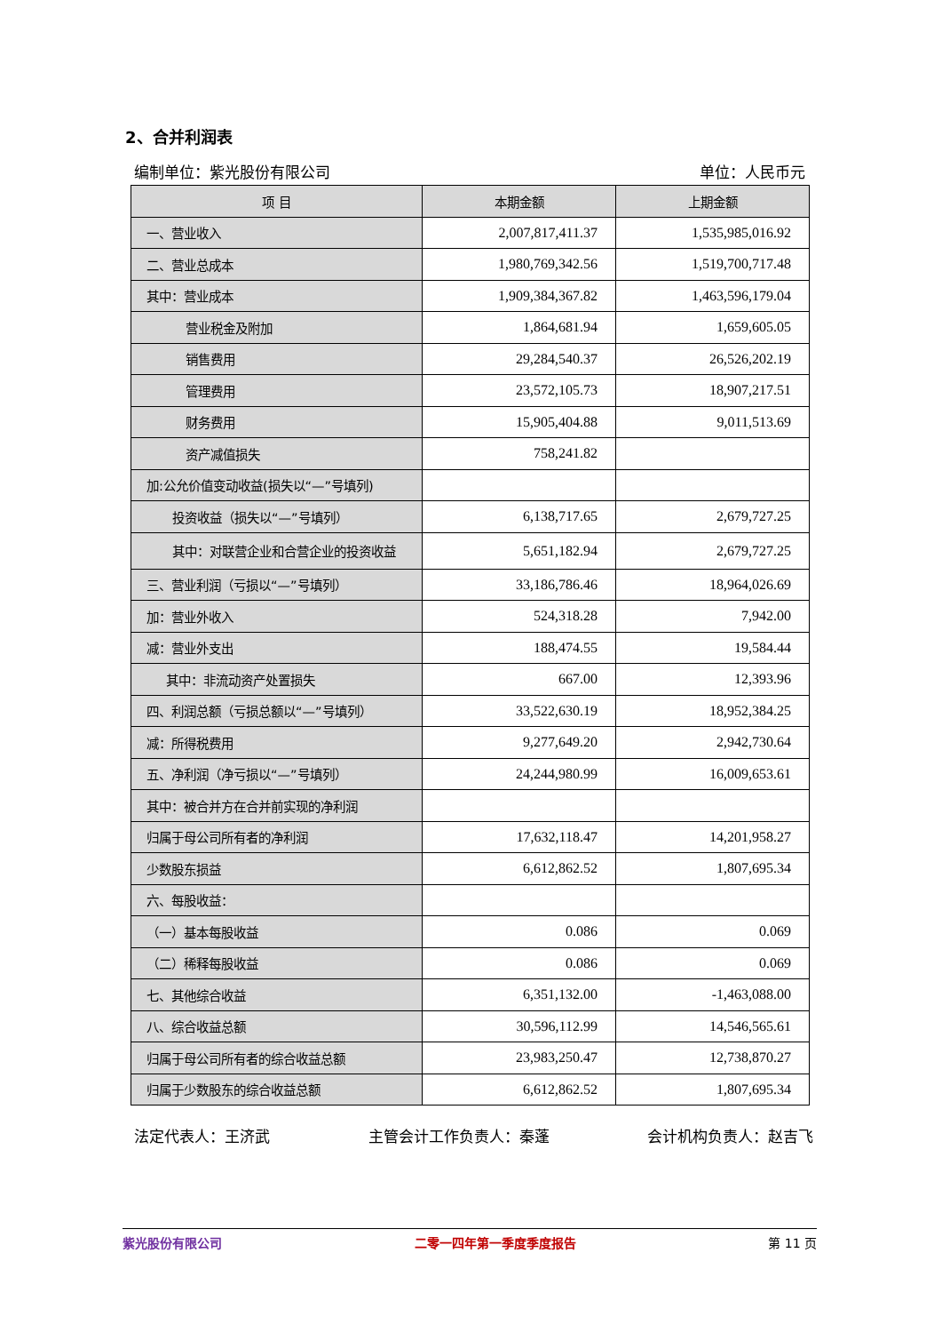2、合并利润表
编制单位：紫光股份有限公司 单位：人民币元
| 项 目 | 本期金额 | 上期金额 |
| --- | --- | --- |
| 一、营业收入 | 2,007,817,411.37 | 1,535,985,016.92 |
| 二、营业总成本 | 1,980,769,342.56 | 1,519,700,717.48 |
| 其中：营业成本 | 1,909,384,367.82 | 1,463,596,179.04 |
| 营业税金及附加 | 1,864,681.94 | 1,659,605.05 |
| 销售费用 | 29,284,540.37 | 26,526,202.19 |
| 管理费用 | 23,572,105.73 | 18,907,217.51 |
| 财务费用 | 15,905,404.88 | 9,011,513.69 |
| 资产减值损失 | 758,241.82 | |
| 加:公允价值变动收益(损失以“—”号填列) | | |
| 投资收益（损失以“—”号填列） | 6,138,717.65 | 2,679,727.25 |
| 其中：对联营企业和合营企业的投资收益 | 5,651,182.94 | 2,679,727.25 |
| 三、营业利润（亏损以“—”号填列） | 33,186,786.46 | 18,964,026.69 |
| 加：营业外收入 | 524,318.28 | 7,942.00 |
| 减：营业外支出 | 188,474.55 | 19,584.44 |
| 其中：非流动资产处置损失 | 667.00 | 12,393.96 |
| 四、利润总额（亏损总额以“—”号填列） | 33,522,630.19 | 18,952,384.25 |
| 减：所得税费用 | 9,277,649.20 | 2,942,730.64 |
| 五、净利润（净亏损以“—”号填列） | 24,244,980.99 | 16,009,653.61 |
| 其中：被合并方在合并前实现的净利润 | | |
| 归属于母公司所有者的净利润 | 17,632,118.47 | 14,201,958.27 |
| 少数股东损益 | 6,612,862.52 | 1,807,695.34 |
| 六、每股收益： | | |
| （一）基本每股收益 | 0.086 | 0.069 |
| （二）稀释每股收益 | 0.086 | 0.069 |
| 七、其他综合收益 | 6,351,132.00 | -1,463,088.00 |
| 八、综合收益总额 | 30,596,112.99 | 14,546,565.61 |
| 归属于母公司所有者的综合收益总额 | 23,983,250.47 | 12,738,870.27 |
| 归属于少数股东的综合收益总额 | 6,612,862.52 | 1,807,695.34 |
法定代表人：王济武 主管会计工作负责人：秦蓬 会计机构负责人：赵吉飞
紫光股份有限公司 二零一四年第一季度季度报告 第 11 页